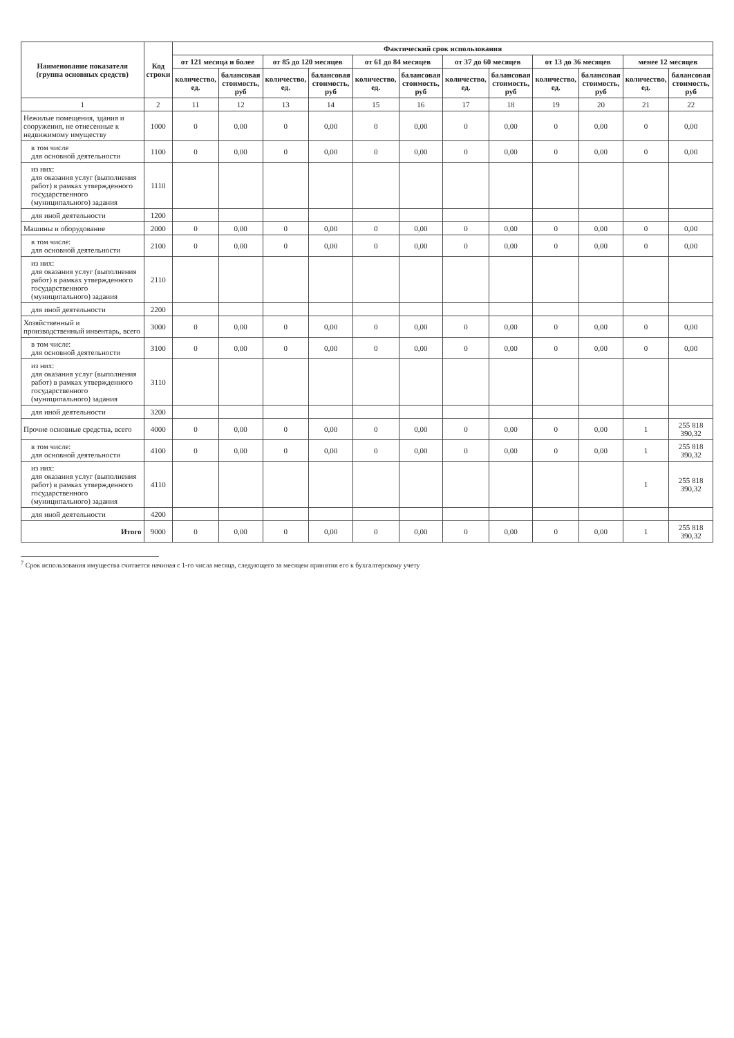| Наименование показателя (группа основных средств) | Код строки | Фактический срок использования | | | | | | | | | | | |
| --- | --- | --- | --- | --- | --- | --- | --- | --- | --- | --- | --- | --- | --- |
| | | от 121 месяца и более | | от 85 до 120 месяцев | | от 61 до 84 месяцев | | от 37 до 60 месяцев | | от 13 до 36 месяцев | | менее 12 месяцев | |
| | | количество, ед. | балансовая стоимость, руб | количество, ед. | балансовая стоимость, руб | количество, ед. | балансовая стоимость, руб | количество, ед. | балансовая стоимость, руб | количество, ед. | балансовая стоимость, руб | количество, ед. | балансовая стоимость, руб |
| 1 | 2 | 11 | 12 | 13 | 14 | 15 | 16 | 17 | 18 | 19 | 20 | 21 | 22 |
| Нежилые помещения, здания и сооружения, не отнесенные к недвижимому имуществу | 1000 | 0 | 0,00 | 0 | 0,00 | 0 | 0,00 | 0 | 0,00 | 0 | 0,00 | 0 | 0,00 |
| в том числе для основной деятельности | 1100 | 0 | 0,00 | 0 | 0,00 | 0 | 0,00 | 0 | 0,00 | 0 | 0,00 | 0 | 0,00 |
| из них: для оказания услуг (выполнения работ) в рамках утвержденного государственного (муниципального) задания | 1110 | | | | | | | | | | | | |
| для иной деятельности | 1200 | | | | | | | | | | | | |
| Машины и оборудование | 2000 | 0 | 0,00 | 0 | 0,00 | 0 | 0,00 | 0 | 0,00 | 0 | 0,00 | 0 | 0,00 |
| в том числе: для основной деятельности | 2100 | 0 | 0,00 | 0 | 0,00 | 0 | 0,00 | 0 | 0,00 | 0 | 0,00 | 0 | 0,00 |
| из них: для оказания услуг (выполнения работ) в рамках утвержденного государственного (муниципального) задания | 2110 | | | | | | | | | | | | |
| для иной деятельности | 2200 | | | | | | | | | | | | |
| Хозяйственный и производственный инвентарь, всего | 3000 | 0 | 0,00 | 0 | 0,00 | 0 | 0,00 | 0 | 0,00 | 0 | 0,00 | 0 | 0,00 |
| в том числе: для основной деятельности | 3100 | 0 | 0,00 | 0 | 0,00 | 0 | 0,00 | 0 | 0,00 | 0 | 0,00 | 0 | 0,00 |
| из них: для оказания услуг (выполнения работ) в рамках утвержденного государственного (муниципального) задания | 3110 | | | | | | | | | | | | |
| для иной деятельности | 3200 | | | | | | | | | | | | |
| Прочие основные средства, всего | 4000 | 0 | 0,00 | 0 | 0,00 | 0 | 0,00 | 0 | 0,00 | 0 | 0,00 | 1 | 255 818 390,32 |
| в том числе: для основной деятельности | 4100 | 0 | 0,00 | 0 | 0,00 | 0 | 0,00 | 0 | 0,00 | 0 | 0,00 | 1 | 255 818 390,32 |
| из них: для оказания услуг (выполнения работ) в рамках утвержденного государственного (муниципального) задания | 4110 | | | | | | | | | | | 1 | 255 818 390,32 |
| для иной деятельности | 4200 | | | | | | | | | | | | |
| Итого | 9000 | 0 | 0,00 | 0 | 0,00 | 0 | 0,00 | 0 | 0,00 | 0 | 0,00 | 1 | 255 818 390,32 |
<sup>7</sup> Срок использования имущества считается начиная с 1-го числа месяца, следующего за месяцем принятия его к бухгалтерскому учету